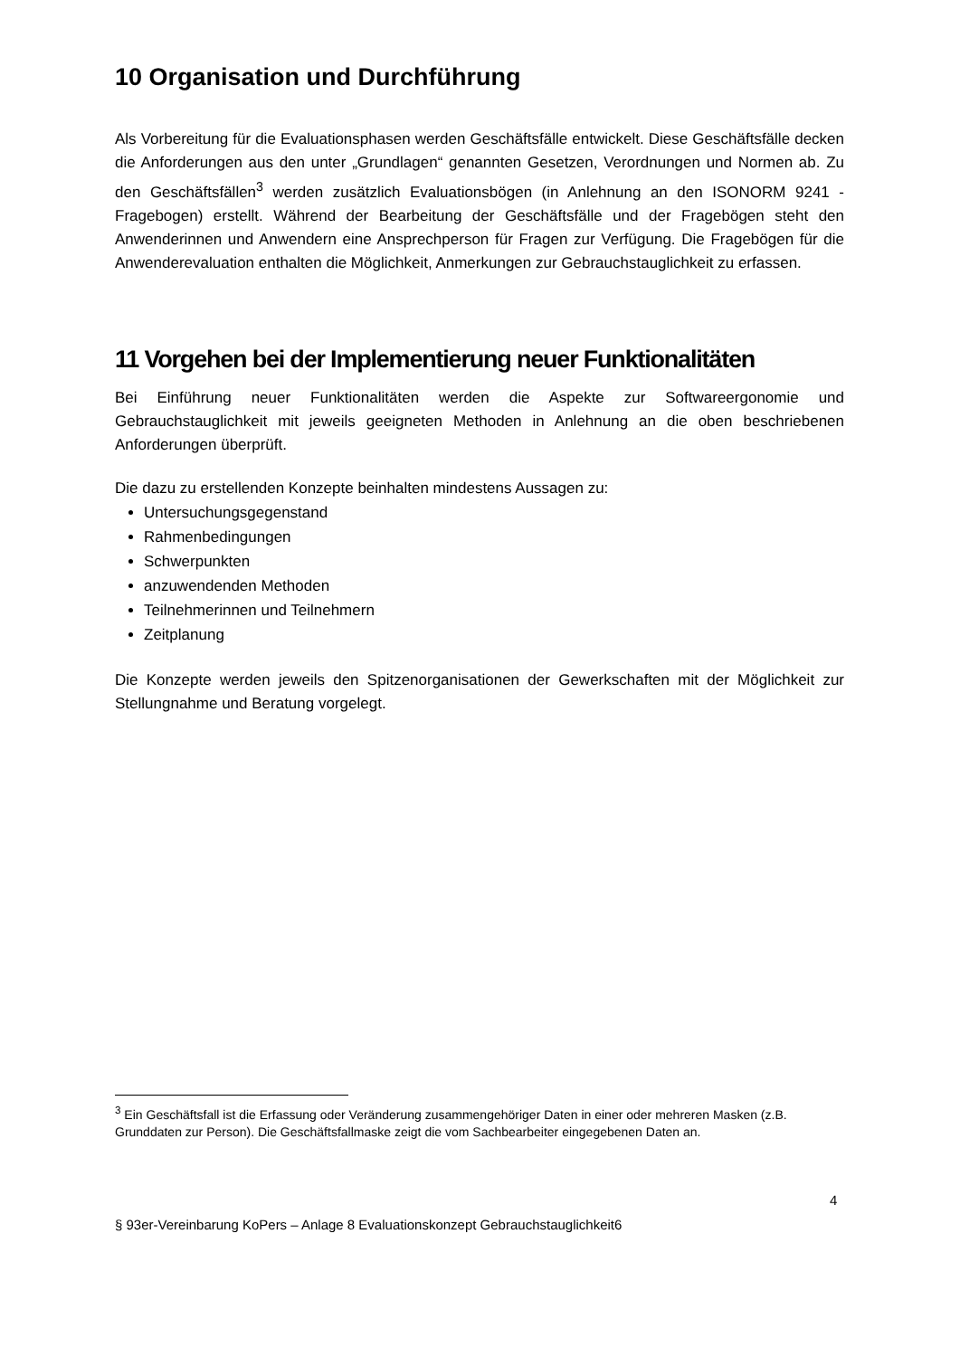10 Organisation und Durchführung
Als Vorbereitung für die Evaluationsphasen werden Geschäftsfälle entwickelt. Diese Geschäftsfälle decken die Anforderungen aus den unter „Grundlagen“ genannten Gesetzen, Verordnungen und Normen ab. Zu den Geschäftsfällen<sup>3</sup> werden zusätzlich Evaluationsbögen (in Anlehnung an den ISONORM 9241 - Fragebogen) erstellt. Während der Bearbeitung der Geschäftsfälle und der Fragebögen steht den Anwenderinnen und Anwendern eine Ansprechperson für Fragen zur Verfügung. Die Fragebögen für die Anwenderevaluation enthalten die Möglichkeit, Anmerkungen zur Gebrauchstauglichkeit zu erfassen.
11 Vorgehen bei der Implementierung neuer Funktionalitäten
Bei Einführung neuer Funktionalitäten werden die Aspekte zur Softwareergonomie und Gebrauchstauglichkeit mit jeweils geeigneten Methoden in Anlehnung an die oben beschriebenen Anforderungen überprüft.
Die dazu zu erstellenden Konzepte beinhalten mindestens Aussagen zu:
Untersuchungsgegenstand
Rahmenbedingungen
Schwerpunkten
anzuwendenden Methoden
Teilnehmerinnen und Teilnehmern
Zeitplanung
Die Konzepte werden jeweils den Spitzenorganisationen der Gewerkschaften mit der Möglichkeit zur Stellungnahme und Beratung vorgelegt.
<sup>3</sup> Ein Geschäftsfall ist die Erfassung oder Veränderung zusammengehöriger Daten in einer oder mehreren Masken (z.B. Grunddaten zur Person). Die Geschäftsfallmaske zeigt die vom Sachbearbeiter eingegebenen Daten an.
4
§ 93er-Vereinbarung KoPers – Anlage 8 Evaluationskonzept Gebrauchstauglichkeit6